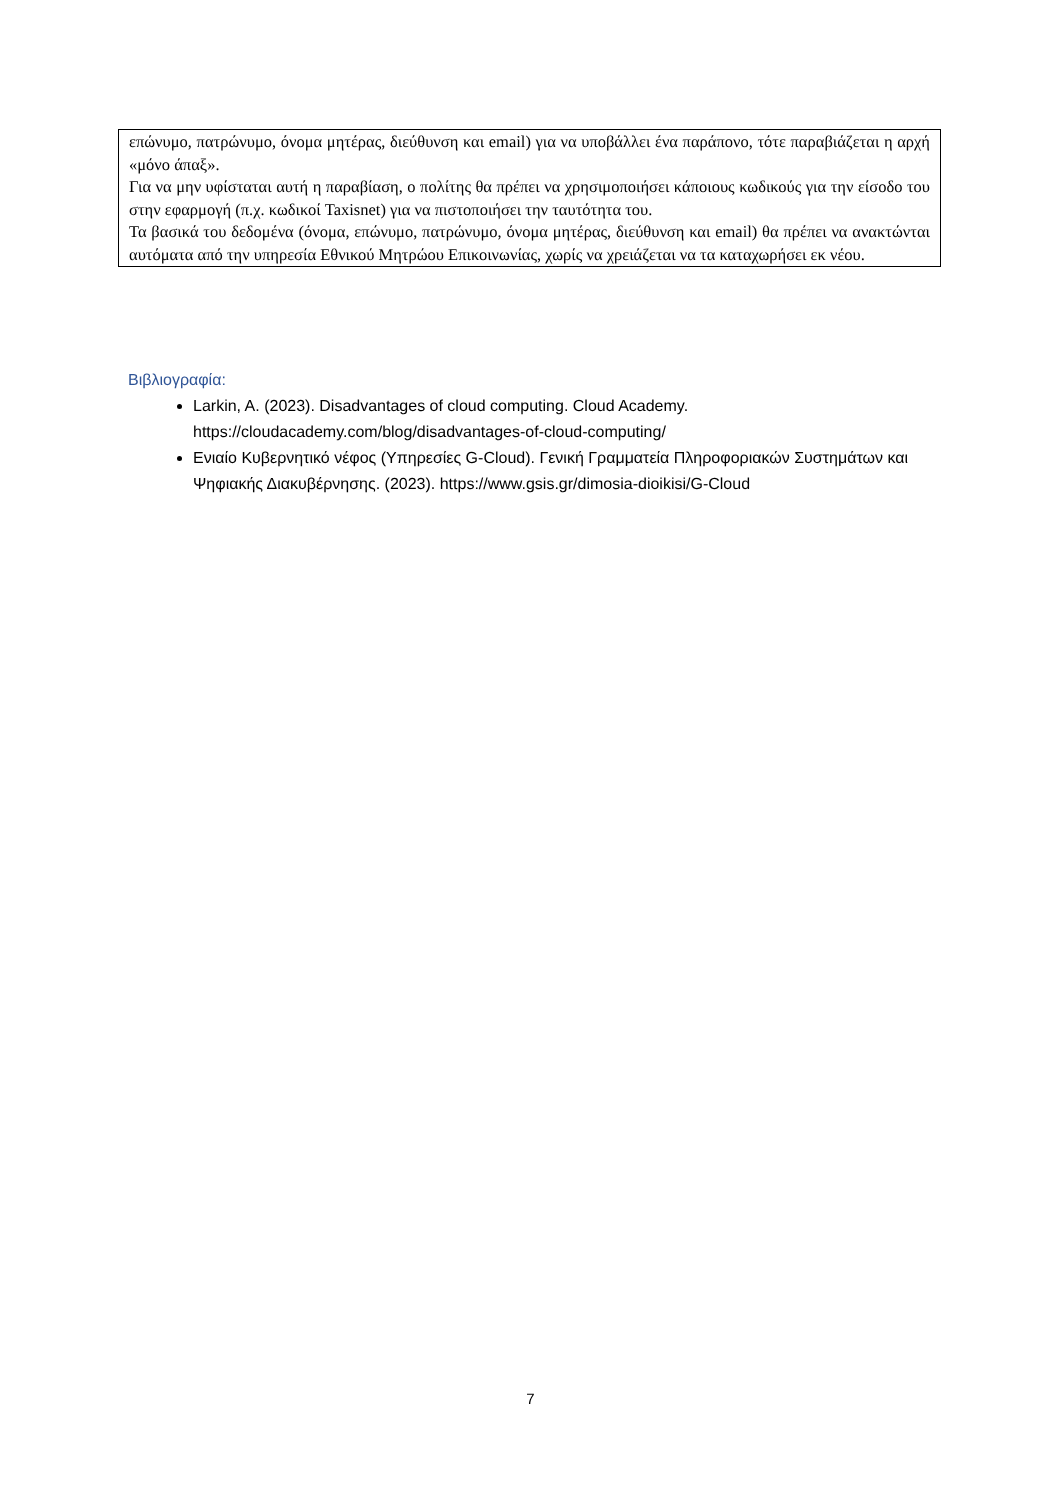επώνυμο, πατρώνυμο, όνομα μητέρας, διεύθυνση και email) για να υποβάλλει ένα παράπονο, τότε παραβιάζεται η αρχή «μόνο άπαξ».
Για να μην υφίσταται αυτή η παραβίαση, ο πολίτης θα πρέπει να χρησιμοποιήσει κάποιους κωδικούς για την είσοδο του στην εφαρμογή (π.χ. κωδικοί Taxisnet) για να πιστοποιήσει την ταυτότητα του.
Τα βασικά του δεδομένα (όνομα, επώνυμο, πατρώνυμο, όνομα μητέρας, διεύθυνση και email) θα πρέπει να ανακτώνται αυτόματα από την υπηρεσία Εθνικού Μητρώου Επικοινωνίας, χωρίς να χρειάζεται να τα καταχωρήσει εκ νέου.
Βιβλιογραφία:
Larkin, A. (2023). Disadvantages of cloud computing. Cloud Academy. https://cloudacademy.com/blog/disadvantages-of-cloud-computing/
Ενιαίο Κυβερνητικό νέφος (Υπηρεσίες G-Cloud). Γενική Γραμματεία Πληροφοριακών Συστημάτων και Ψηφιακής Διακυβέρνησης. (2023). https://www.gsis.gr/dimosia-dioikisi/G-Cloud
7